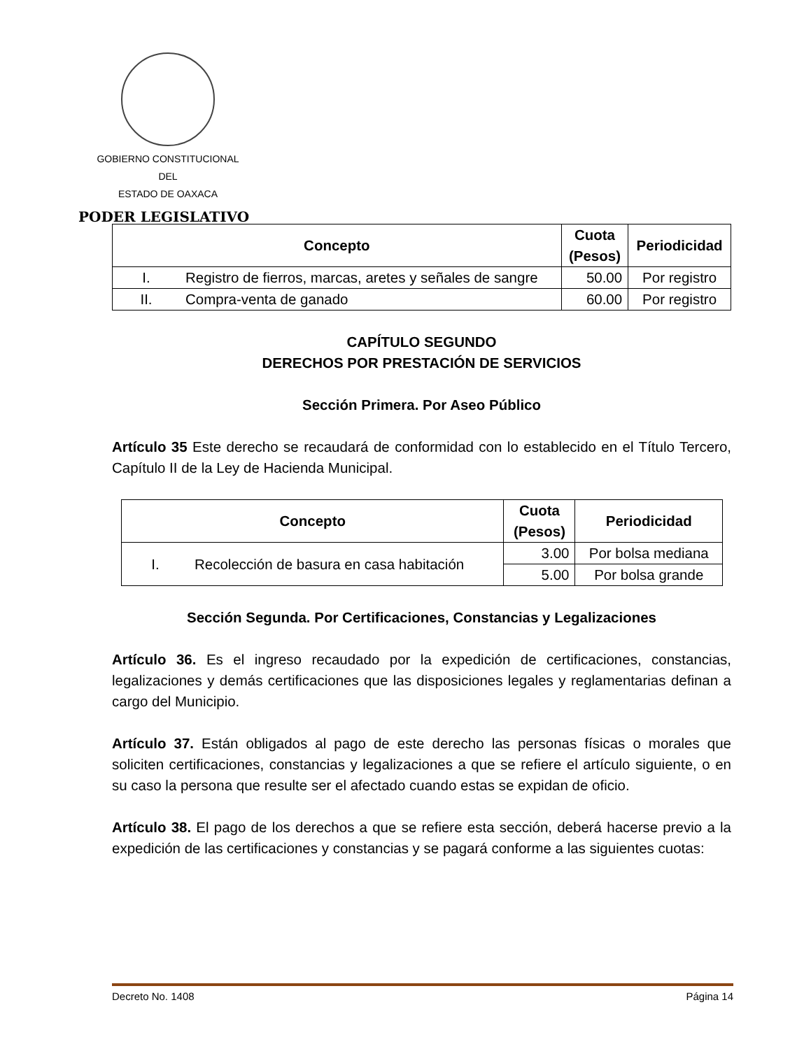GOBIERNO CONSTITUCIONAL
DEL
ESTADO DE OAXACA
PODER LEGISLATIVO
| Concepto | | Cuota (Pesos) | Periodicidad |
| --- | --- | --- | --- |
| I. | Registro de fierros, marcas, aretes y señales de sangre | 50.00 | Por registro |
| II. | Compra-venta de ganado | 60.00 | Por registro |
CAPÍTULO SEGUNDO
DERECHOS POR PRESTACIÓN DE SERVICIOS
Sección Primera. Por Aseo Público
Artículo 35 Este derecho se recaudará de conformidad con lo establecido en el Título Tercero, Capítulo II de la Ley de Hacienda Municipal.
| Concepto | | Cuota (Pesos) | Periodicidad |
| --- | --- | --- | --- |
| I. | Recolección de basura en casa habitación | 3.00 | Por bolsa mediana |
| | | 5.00 | Por bolsa grande |
Sección Segunda. Por Certificaciones, Constancias y Legalizaciones
Artículo 36. Es el ingreso recaudado por la expedición de certificaciones, constancias, legalizaciones y demás certificaciones que las disposiciones legales y reglamentarias definan a cargo del Municipio.
Artículo 37. Están obligados al pago de este derecho las personas físicas o morales que soliciten certificaciones, constancias y legalizaciones a que se refiere el artículo siguiente, o en su caso la persona que resulte ser el afectado cuando estas se expidan de oficio.
Artículo 38. El pago de los derechos a que se refiere esta sección, deberá hacerse previo a la expedición de las certificaciones y constancias y se pagará conforme a las siguientes cuotas:
Decreto No. 1408 Página 14